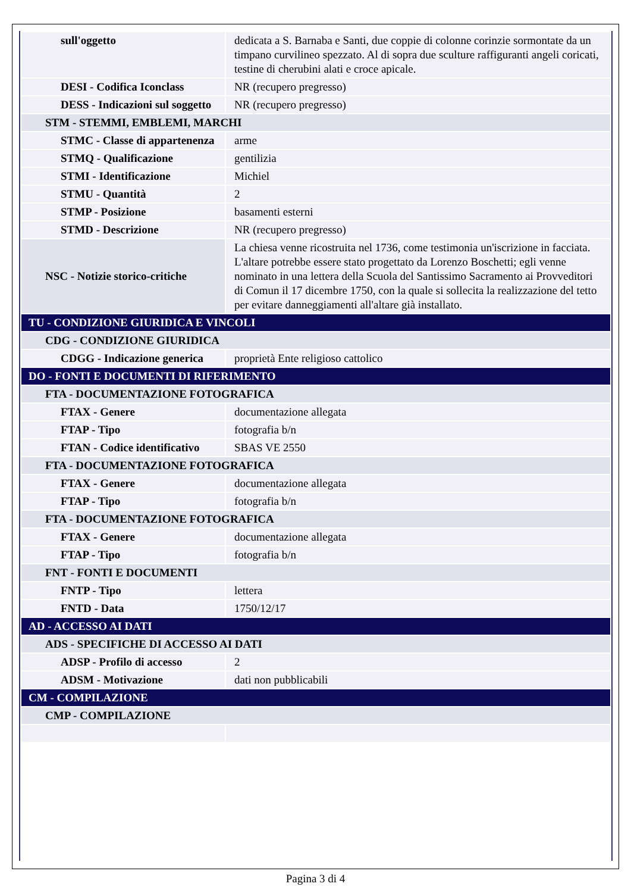| sull'oggetto | dedicata a S. Barnaba e Santi, due coppie di colonne corinzie sormontate da un timpano curvilineo spezzato. Al di sopra due sculture raffiguranti angeli coricati, testine di cherubini alati e croce apicale. |
| DESI - Codifica Iconclass | NR (recupero pregresso) |
| DESS - Indicazioni sul soggetto | NR (recupero pregresso) |
| STM - STEMMI, EMBLEMI, MARCHI | |
| STMC - Classe di appartenenza | arme |
| STMQ - Qualificazione | gentilizia |
| STMI - Identificazione | Michiel |
| STMU - Quantità | 2 |
| STMP - Posizione | basamenti esterni |
| STMD - Descrizione | NR (recupero pregresso) |
| NSC - Notizie storico-critiche | La chiesa venne ricostruita nel 1736, come testimonia un'iscrizione in facciata. L'altare potrebbe essere stato progettato da Lorenzo Boschetti; egli venne nominato in una lettera della Scuola del Santissimo Sacramento ai Provveditori di Comun il 17 dicembre 1750, con la quale si sollecita la realizzazione del tetto per evitare danneggiamenti all'altare già installato. |
| TU - CONDIZIONE GIURIDICA E VINCOLI | |
| CDG - CONDIZIONE GIURIDICA | |
| CDGG - Indicazione generica | proprietà Ente religioso cattolico |
| DO - FONTI E DOCUMENTI DI RIFERIMENTO | |
| FTA - DOCUMENTAZIONE FOTOGRAFICA | |
| FTAX - Genere | documentazione allegata |
| FTAP - Tipo | fotografia b/n |
| FTAN - Codice identificativo | SBAS VE 2550 |
| FTA - DOCUMENTAZIONE FOTOGRAFICA | |
| FTAX - Genere | documentazione allegata |
| FTAP - Tipo | fotografia b/n |
| FTA - DOCUMENTAZIONE FOTOGRAFICA | |
| FTAX - Genere | documentazione allegata |
| FTAP - Tipo | fotografia b/n |
| FNT - FONTI E DOCUMENTI | |
| FNTP - Tipo | lettera |
| FNTD - Data | 1750/12/17 |
| AD - ACCESSO AI DATI | |
| ADS - SPECIFICHE DI ACCESSO AI DATI | |
| ADSP - Profilo di accesso | 2 |
| ADSM - Motivazione | dati non pubblicabili |
| CM - COMPILAZIONE | |
| CMP - COMPILAZIONE | |
Pagina 3 di 4